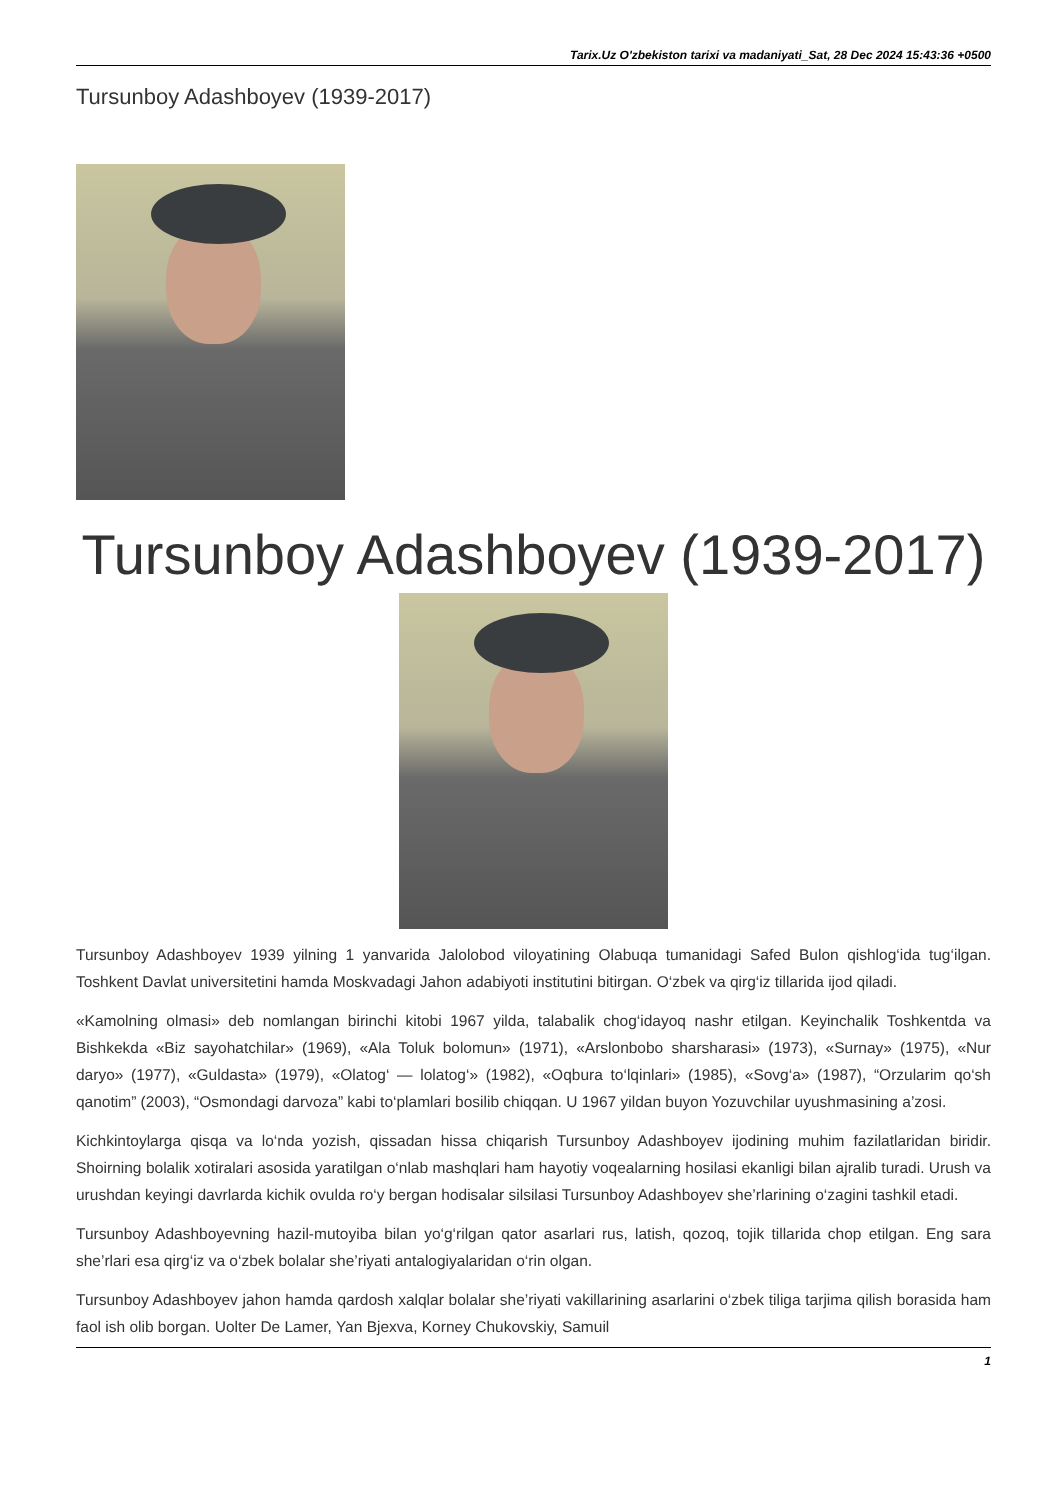Tarix.Uz O'zbekiston tarixi va madaniyati_Sat, 28 Dec 2024 15:43:36 +0500
Tursunboy Adashboyev (1939-2017)
Tursunboy Adashboyev (1939-2017)
Tursunboy Adashboyev 1939 yilning 1 yanvarida Jalolobod viloyatining Olabuqa tumanidagi Safed Bulon qishlog‘ida tug‘ilgan. Toshkent Davlat universitetini hamda Moskvadagi Jahon adabiyoti institutini bitirgan. O‘zbek va qirg‘iz tillarida ijod qiladi.
«Kamolning olmasi» deb nomlangan birinchi kitobi 1967 yilda, talabalik chog‘idayoq nashr etilgan. Keyinchalik Toshkentda va Bishkekda «Biz sayohatchilar» (1969), «Ala Toluk bolomun» (1971), «Arslonbobo sharsharasi» (1973), «Surnay» (1975), «Nur daryo» (1977), «Guldasta» (1979), «Olatog‘ — lolatog‘» (1982), «Oqbura to‘lqinlari» (1985), «Sovg‘a» (1987), “Orzularim qo‘sh qanotim” (2003), “Osmondagi darvoza” kabi to‘plamlari bosilib chiqqan. U 1967 yildan buyon Yozuvchilar uyushmasining a’zosi.
Kichkintoylarga qisqa va lo‘nda yozish, qissadan hissa chiqarish Tursunboy Adashboyev ijodining muhim fazilatlaridan biridir. Shoirning bolalik xotiralari asosida yaratilgan o‘nlab mashqlari ham hayotiy voqealarning hosilasi ekanligi bilan ajralib turadi. Urush va urushdan keyingi davrlarda kichik ovulda ro‘y bergan hodisalar silsilasi Tursunboy Adashboyev she’rlarining o‘zagini tashkil etadi.
Tursunboy Adashboyevning hazil-mutoyiba bilan yo‘g‘rilgan qator asarlari rus, latish, qozoq, tojik tillarida chop etilgan. Eng sara she’rlari esa qirg‘iz va o‘zbek bolalar she’riyati antalogiyalaridan o‘rin olgan.
Tursunboy Adashboyev jahon hamda qardosh xalqlar bolalar she’riyati vakillarining asarlarini o‘zbek tiliga tarjima qilish borasida ham faol ish olib borgan. Uolter De Lamer, Yan Bjexva, Korney Chukovskiy, Samuil
1